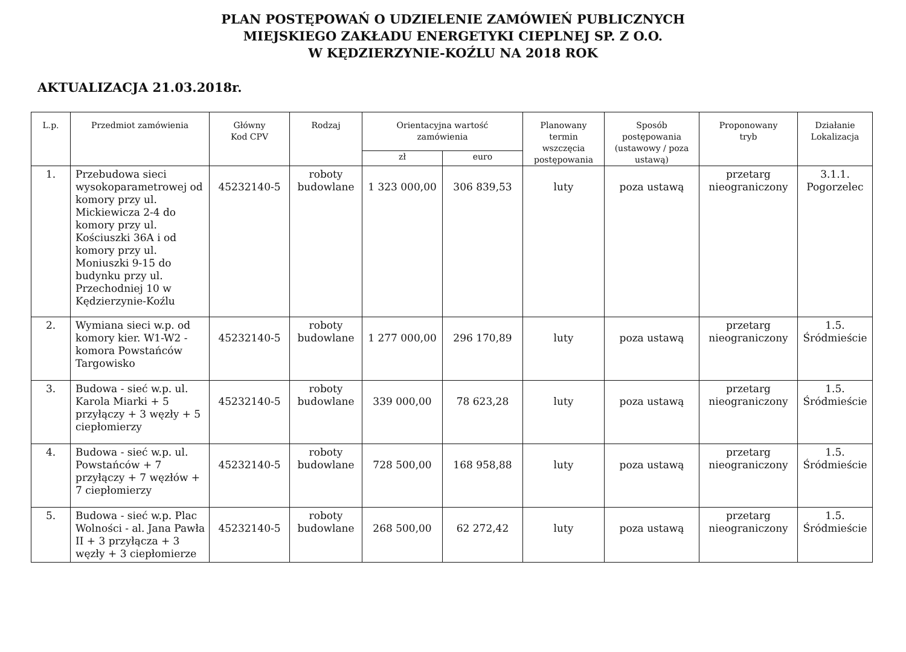PLAN POSTĘPOWAŃ O UDZIELENIE ZAMÓWIEŃ PUBLICZNYCH
MIEJSKIEGO ZAKŁADU ENERGETYKI CIEPLNEJ SP. Z O.O.
W KĘDZIERZYNIE-KOŹLU NA 2018 ROK
AKTUALIZACJA 21.03.2018r.
| L.p. | Przedmiot zamówienia | Główny Kod CPV | Rodzaj | Orientacyjna wartość zamówienia | | Planowany termin wszczęcia postępowania | Sposób postępowania (ustawowy / poza ustawą) | Proponowany tryb | Działanie Lokalizacja |
| --- | --- | --- | --- | --- | --- | --- | --- | --- | --- |
| | | | | zł | euro | | | | |
| 1. | Przebudowa sieci wysokoparametrowej od komory przy ul. Mickiewicza 2-4 do komory przy ul. Kościuszki 36A i od komory przy ul. Moniuszki 9-15 do budynku przy ul. Przechodniej 10 w Kędzierzynie-Koźlu | 45232140-5 | roboty budowlane | 1 323 000,00 | 306 839,53 | luty | poza ustawą | przetarg nieograniczony | 3.1.1. Pogorzelec |
| 2. | Wymiana sieci w.p. od komory kier. W1-W2 - komora Powstańców Targowisko | 45232140-5 | roboty budowlane | 1 277 000,00 | 296 170,89 | luty | poza ustawą | przetarg nieograniczony | 1.5. Śródmieście |
| 3. | Budowa - sieć w.p. ul. Karola Miarki + 5 przyłączy + 3 węzły + 5 ciepłomierzy | 45232140-5 | roboty budowlane | 339 000,00 | 78 623,28 | luty | poza ustawą | przetarg nieograniczony | 1.5. Śródmieście |
| 4. | Budowa - sieć w.p. ul. Powstańców + 7 przyłączy + 7 węzłów + 7 ciepłomierzy | 45232140-5 | roboty budowlane | 728 500,00 | 168 958,88 | luty | poza ustawą | przetarg nieograniczony | 1.5. Śródmieście |
| 5. | Budowa - sieć w.p. Plac Wolności - al. Jana Pawła II + 3 przyłącza + 3 węzły + 3 ciepłomierze | 45232140-5 | roboty budowlane | 268 500,00 | 62 272,42 | luty | poza ustawą | przetarg nieograniczony | 1.5. Śródmieście |